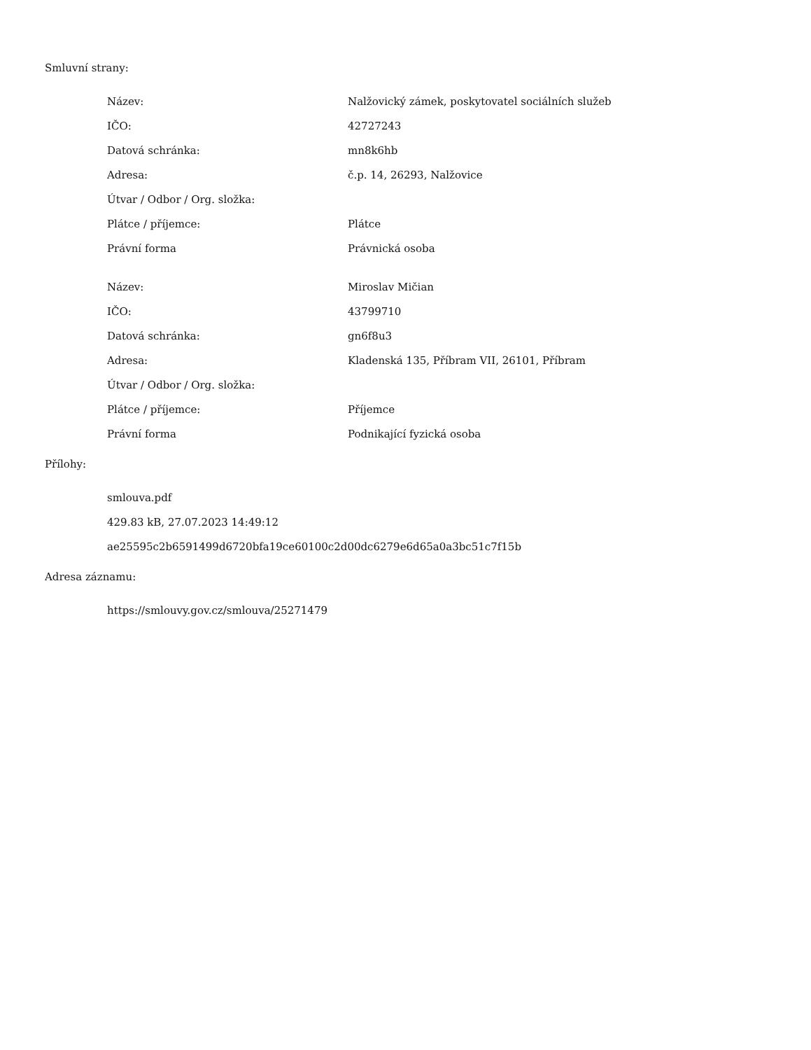Smluvní strany:
| Název: | Nalžovický zámek, poskytovatel sociálních služeb |
| IČO: | 42727243 |
| Datová schránka: | mn8k6hb |
| Adresa: | č.p. 14, 26293, Nalžovice |
| Útvar / Odbor / Org. složka: | |
| Plátce / příjemce: | Plátce |
| Právní forma | Právnická osoba |
| Název: | Miroslav Mičian |
| IČO: | 43799710 |
| Datová schránka: | gn6f8u3 |
| Adresa: | Kladenská 135, Příbram VII, 26101, Příbram |
| Útvar / Odbor / Org. složka: | |
| Plátce / příjemce: | Příjemce |
| Právní forma | Podnikající fyzická osoba |
Přílohy:
smlouva.pdf
429.83 kB, 27.07.2023 14:49:12
ae25595c2b6591499d6720bfa19ce60100c2d00dc6279e6d65a0a3bc51c7f15b
Adresa záznamu:
https://smlouvy.gov.cz/smlouva/25271479